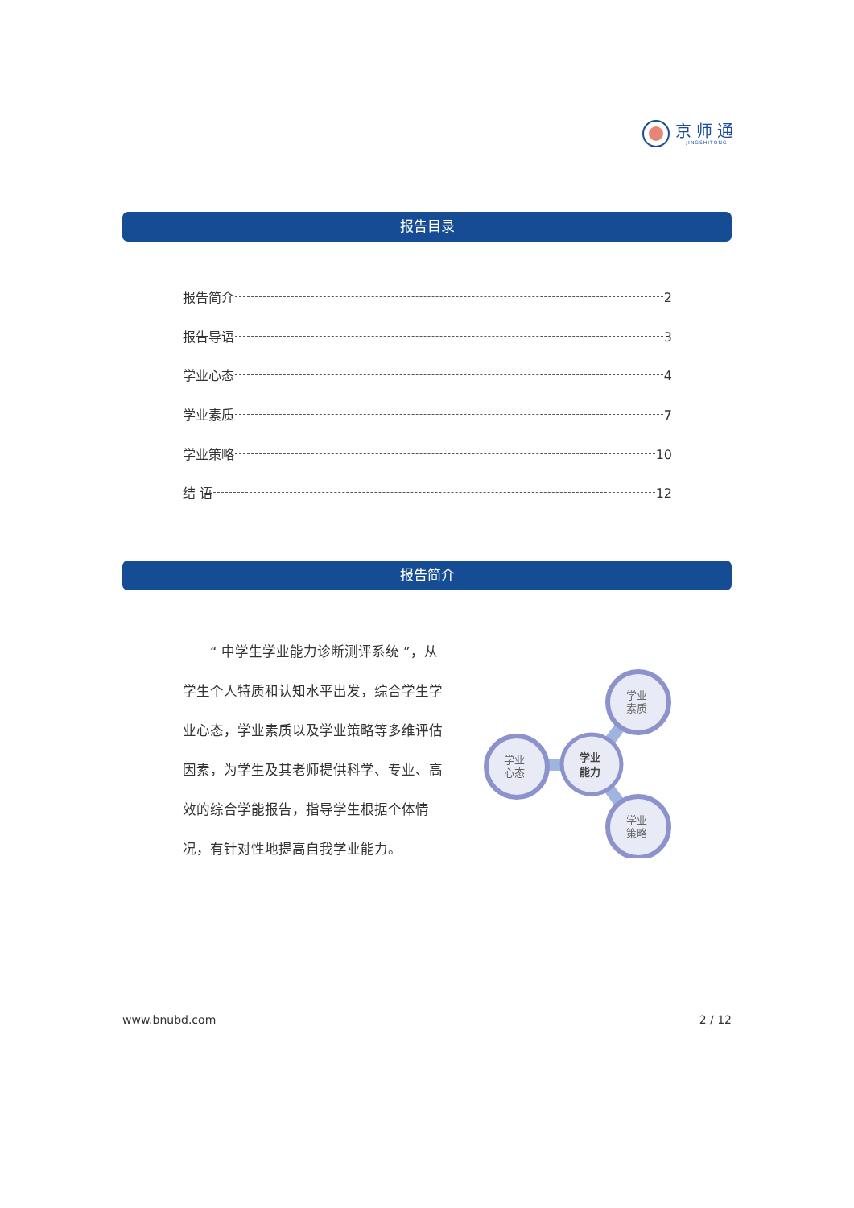京师通
— JINGSHITONG —
报告目录
报告简介 2
报告导语 3
学业心态 4
学业素质 7
学业策略 10
结 语 12
报告简介
　　“ 中学生学业能力诊断测评系统 ”，从学生个人特质和认知水平出发，综合学生学业心态，学业素质以及学业策略等多维评估因素，为学生及其老师提供科学、专业、高效的综合学能报告，指导学生根据个体情况，有针对性地提高自我学业能力。
学业
素质
学业
心态
学业
能力
学业
策略
www.bnubd.com 2 / 12